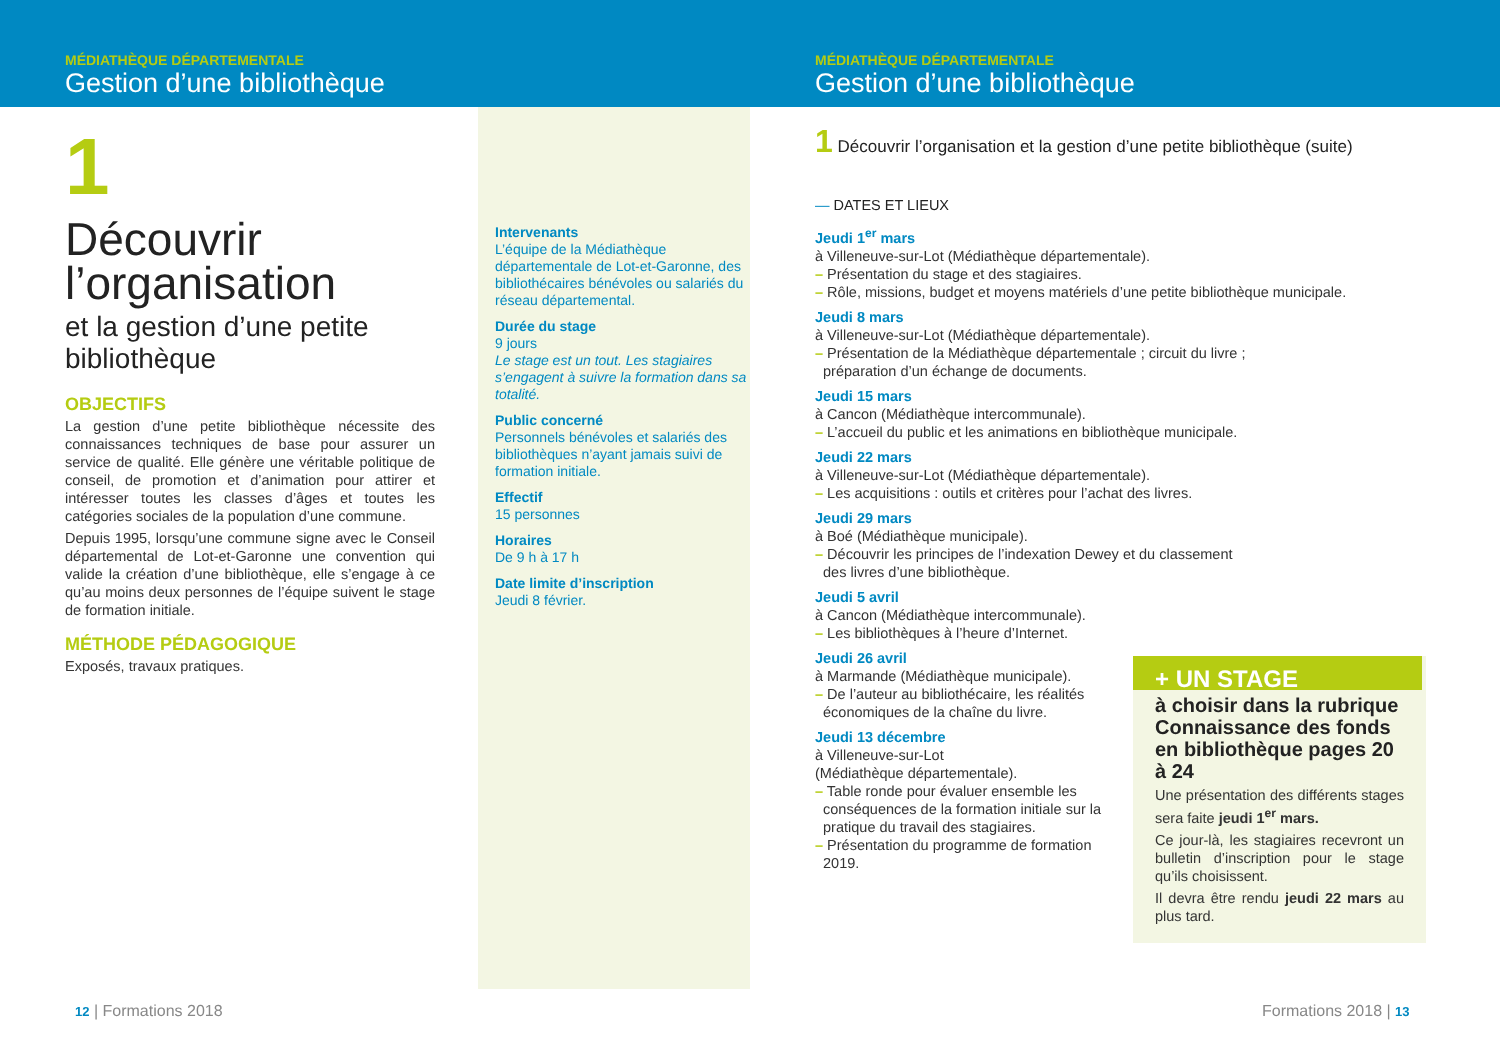MÉDIATHÈQUE DÉPARTEMENTALE
Gestion d’une bibliothèque
1
Découvrir l’organisation
et la gestion d’une petite bibliothèque
OBJECTIFS
La gestion d’une petite bibliothèque nécessite des connaissances techniques de base pour assurer un service de qualité. Elle génère une véritable politique de conseil, de promotion et d’animation pour attirer et intéresser toutes les classes d’âges et toutes les catégories sociales de la population d’une commune.
Depuis 1995, lorsqu’une commune signe avec le Conseil départemental de Lot-et-Garonne une convention qui valide la création d’une bibliothèque, elle s’engage à ce qu’au moins deux personnes de l’équipe suivent le stage de formation initiale.
MÉTHODE PÉDAGOGIQUE
Exposés, travaux pratiques.
Intervenants
L’équipe de la Médiathèque départementale de Lot-et-Garonne, des bibliothécaires bénévoles ou salariés du réseau départemental.
Durée du stage
9 jours
Le stage est un tout. Les stagiaires s’engagent à suivre la formation dans sa totalité.
Public concerné
Personnels bénévoles et salariés des bibliothèques n’ayant jamais suivi de formation initiale.
Effectif
15 personnes
Horaires
De 9 h à 17 h
Date limite d’inscription
Jeudi 8 février.
12 | Formations 2018
MÉDIATHÈQUE DÉPARTEMENTALE
Gestion d’une bibliothèque
1 Découvrir l’organisation et la gestion d’une petite bibliothèque (suite)
— DATES ET LIEUX
Jeudi 1<sup>er</sup> mars
à Villeneuve-sur-Lot (Médiathèque départementale).
– Présentation du stage et des stagiaires.
– Rôle, missions, budget et moyens matériels d’une petite bibliothèque municipale.
Jeudi 8 mars
à Villeneuve-sur-Lot (Médiathèque départementale).
– Présentation de la Médiathèque départementale ; circuit du livre ;
préparation d’un échange de documents.
Jeudi 15 mars
à Cancon (Médiathèque intercommunale).
– L’accueil du public et les animations en bibliothèque municipale.
Jeudi 22 mars
à Villeneuve-sur-Lot (Médiathèque départementale).
– Les acquisitions : outils et critères pour l’achat des livres.
Jeudi 29 mars
à Boé (Médiathèque municipale).
– Découvrir les principes de l’indexation Dewey et du classement
des livres d’une bibliothèque.
Jeudi 5 avril
à Cancon (Médiathèque intercommunale).
– Les bibliothèques à l’heure d’Internet.
Jeudi 26 avril
à Marmande (Médiathèque municipale).
– De l’auteur au bibliothécaire, les réalités
économiques de la chaîne du livre.
Jeudi 13 décembre
à Villeneuve-sur-Lot
(Médiathèque départementale).
– Table ronde pour évaluer ensemble les
conséquences de la formation initiale sur la
pratique du travail des stagiaires.
– Présentation du programme de formation
2019.
+ UN STAGE
à choisir dans la rubrique Connaissance des fonds en bibliothèque pages 20 à 24
Une présentation des différents stages sera faite jeudi 1<sup>er</sup> mars.
Ce jour-là, les stagiaires recevront un bulletin d’inscription pour le stage qu’ils choisissent.
Il devra être rendu jeudi 22 mars au plus tard.
Formations 2018 | 13